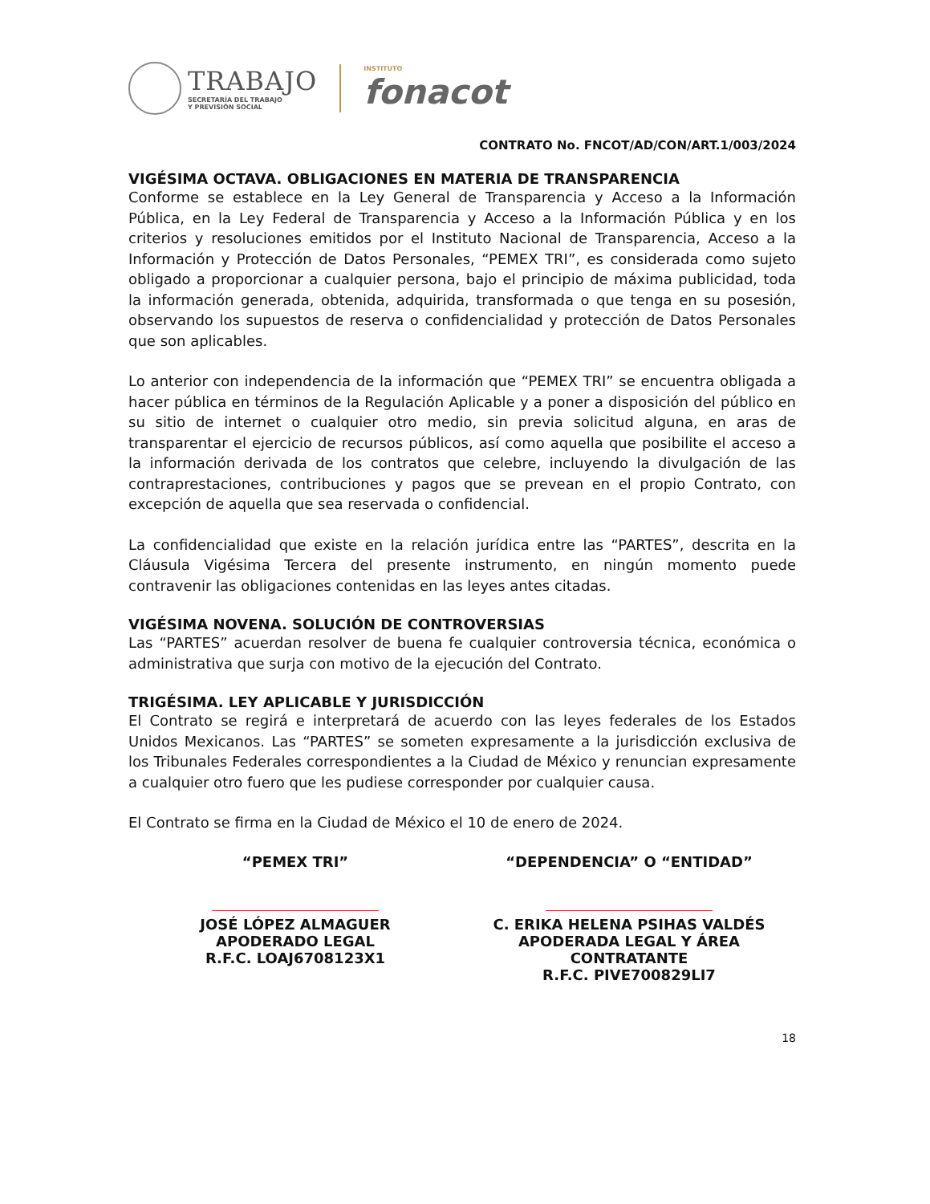TRABAJO
SECRETARÍA DEL TRABAJO
Y PREVISIÓN SOCIAL
INSTITUTO
fonacot
CONTRATO No. FNCOT/AD/CON/ART.1/003/2024
VIGÉSIMA OCTAVA. OBLIGACIONES EN MATERIA DE TRANSPARENCIA
Conforme se establece en la Ley General de Transparencia y Acceso a la Información Pública, en la Ley Federal de Transparencia y Acceso a la Información Pública y en los criterios y resoluciones emitidos por el Instituto Nacional de Transparencia, Acceso a la Información y Protección de Datos Personales, “PEMEX TRI”, es considerada como sujeto obligado a proporcionar a cualquier persona, bajo el principio de máxima publicidad, toda la información generada, obtenida, adquirida, transformada o que tenga en su posesión, observando los supuestos de reserva o confidencialidad y protección de Datos Personales que son aplicables.
Lo anterior con independencia de la información que “PEMEX TRI” se encuentra obligada a hacer pública en términos de la Regulación Aplicable y a poner a disposición del público en su sitio de internet o cualquier otro medio, sin previa solicitud alguna, en aras de transparentar el ejercicio de recursos públicos, así como aquella que posibilite el acceso a la información derivada de los contratos que celebre, incluyendo la divulgación de las contraprestaciones, contribuciones y pagos que se prevean en el propio Contrato, con excepción de aquella que sea reservada o confidencial.
La confidencialidad que existe en la relación jurídica entre las “PARTES”, descrita en la Cláusula Vigésima Tercera del presente instrumento, en ningún momento puede contravenir las obligaciones contenidas en las leyes antes citadas.
VIGÉSIMA NOVENA. SOLUCIÓN DE CONTROVERSIAS
Las “PARTES” acuerdan resolver de buena fe cualquier controversia técnica, económica o administrativa que surja con motivo de la ejecución del Contrato.
TRIGÉSIMA. LEY APLICABLE Y JURISDICCIÓN
El Contrato se regirá e interpretará de acuerdo con las leyes federales de los Estados Unidos Mexicanos. Las “PARTES” se someten expresamente a la jurisdicción exclusiva de los Tribunales Federales correspondientes a la Ciudad de México y renuncian expresamente a cualquier otro fuero que les pudiese corresponder por cualquier causa.
El Contrato se firma en la Ciudad de México el 10 de enero de 2024.
“PEMEX TRI”
JOSÉ LÓPEZ ALMAGUER
APODERADO LEGAL
R.F.C. LOAJ6708123X1
“DEPENDENCIA” O “ENTIDAD”
C. ERIKA HELENA PSIHAS VALDÉS
APODERADA LEGAL Y ÁREA
CONTRATANTE
R.F.C. PIVE700829LI7
18